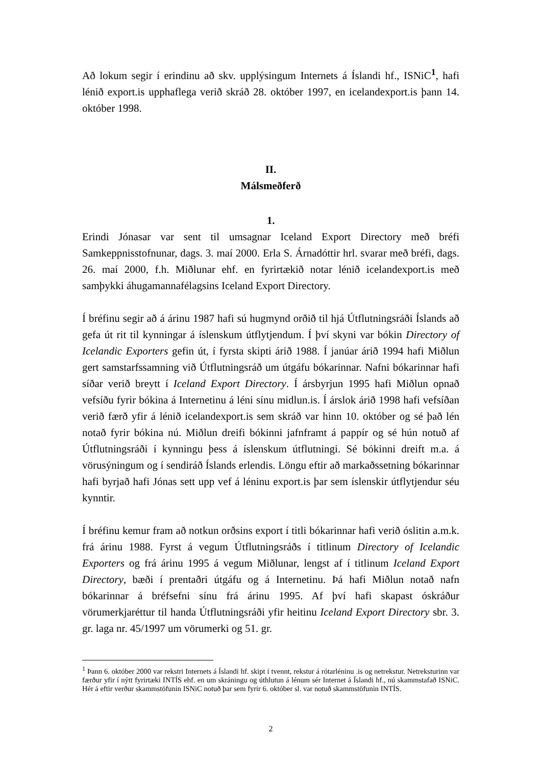Að lokum segir í erindinu að skv. upplýsingum Internets á Íslandi hf., ISNiC<sup>1</sup>, hafi lénið export.is upphaflega verið skráð 28. október 1997, en icelandexport.is þann 14. október 1998.
II.
Málsmeðferð
1.
Erindi Jónasar var sent til umsagnar Iceland Export Directory með bréfi Samkeppnisstofnunar, dags. 3. maí 2000. Erla S. Árnadóttir hrl. svarar með bréfi, dags. 26. maí 2000, f.h. Miðlunar ehf. en fyrirtækið notar lénið icelandexport.is með samþykki áhugamannafélagsins Iceland Export Directory.
Í bréfinu segir að á árinu 1987 hafi sú hugmynd orðið til hjá Útflutningsráði Íslands að gefa út rit til kynningar á íslenskum útflytjendum. Í því skyni var bókin Directory of Icelandic Exporters gefin út, í fyrsta skipti árið 1988. Í janúar árið 1994 hafi Miðlun gert samstarfssamning við Útflutningsráð um útgáfu bókarinnar. Nafni bókarinnar hafi síðar verið breytt í Iceland Export Directory. Í ársbyrjun 1995 hafi Miðlun opnað vefsíðu fyrir bókina á Internetinu á léni sínu midlun.is. Í árslok árið 1998 hafi vefsíðan verið færð yfir á lénið icelandexport.is sem skráð var hinn 10. október og sé það lén notað fyrir bókina nú. Miðlun dreifi bókinni jafnframt á pappír og sé hún notuð af Útflutningsráði í kynningu þess á íslenskum útflutningi. Sé bókinni dreift m.a. á vörusýningum og í sendiráð Íslands erlendis. Löngu eftir að markaðssetning bókarinnar hafi byrjað hafi Jónas sett upp vef á léninu export.is þar sem íslenskir útflytjendur séu kynntir.
Í bréfinu kemur fram að notkun orðsins export í titli bókarinnar hafi verið óslitin a.m.k. frá árinu 1988. Fyrst á vegum Útflutningsráðs í titlinum Directory of Icelandic Exporters og frá árinu 1995 á vegum Miðlunar, lengst af í titlinum Iceland Export Directory, bæði í prentaðri útgáfu og á Internetinu. Þá hafi Miðlun notað nafn bókarinnar á bréfsefni sínu frá árinu 1995. Af því hafi skapast óskráður vörumerkjaréttur til handa Útflutningsráði yfir heitinu Iceland Export Directory sbr. 3. gr. laga nr. 45/1997 um vörumerki og 51. gr.
<sup>1</sup> Þann 6. október 2000 var rekstri Internets á Íslandi hf. skipt í tvennt, rekstur á rótarléninu .is og netrekstur. Netreksturinn var færður yfir í nýtt fyrirtæki INTÍS ehf. en um skráningu og úthlutun á lénum sér Internet á Íslandi hf., nú skammstafað ISNiC. Hér á eftir verður skammstöfunin ISNiC notuð þar sem fyrir 6. október sl. var notuð skammstöfunin INTÍS.
2